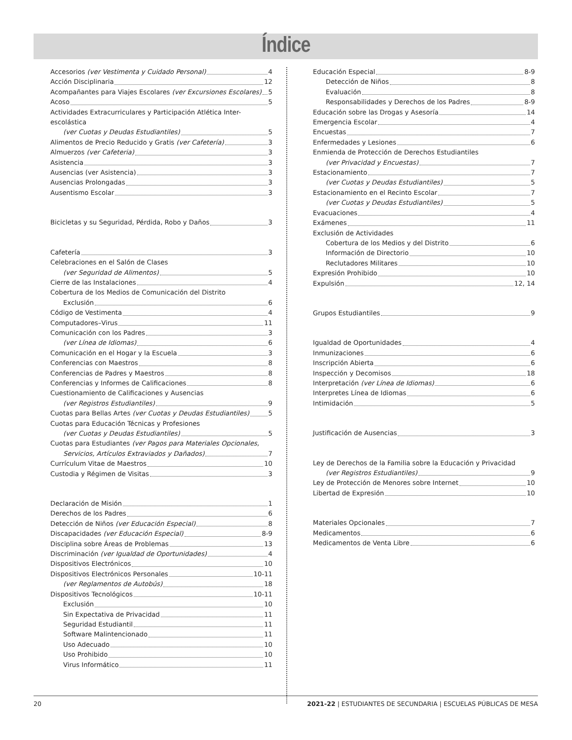Índice
Accesorios (ver Vestimenta y Cuidado Personal) 4
Acción Disciplinaria 12
Acompañantes para Viajes Escolares (ver Excursiones Escolares) 5
Acoso 5
Actividades Extracurriculares y Participación Atlética Inter-escolástica
(ver Cuotas y Deudas Estudiantiles) 5
Alimentos de Precio Reducido y Gratis (ver Cafetería) 3
Almuerzos (ver Cafeteria) 3
Asistencia 3
Ausencias (ver Asistencia) 3
Ausencias Prolongadas 3
Ausentismo Escolar 3
Bicicletas y su Seguridad, Pérdida, Robo y Daños 3
Cafetería 3
Celebraciones en el Salón de Clases
(ver Seguridad de Alimentos) 5
Cierre de las Instalaciones 4
Cobertura de los Medios de Comunicación del Distrito
Exclusión 6
Código de Vestimenta 4
Computadores–Virus 11
Comunicación con los Padres 3
(ver Línea de Idiomas) 6
Comunicación en el Hogar y la Escuela 3
Conferencias con Maestros 8
Conferencias de Padres y Maestros 8
Conferencias y Informes de Calificaciones 8
Cuestionamiento de Calificaciones y Ausencias
(ver Registros Estudiantiles) 9
Cuotas para Bellas Artes (ver Cuotas y Deudas Estudiantiles) 5
Cuotas para Educación Técnicas y Profesiones
(ver Cuotas y Deudas Estudiantiles) 5
Cuotas para Estudiantes (ver Pagos para Materiales Opcionales,
Servicios, Artículos Extraviados y Dañados) 7
Currículum Vitae de Maestros 10
Custodia y Régimen de Visitas 3
Declaración de Misión 1
Derechos de los Padres 6
Detección de Niños (ver Educación Especial) 8
Discapacidades (ver Educación Especial) 8-9
Disciplina sobre Áreas de Problemas 13
Discriminación (ver Igualdad de Oportunidades) 4
Dispositivos Electrónicos 10
Dispositivos Electrónicos Personales 10-11
(ver Reglamentos de Autobús) 18
Dispositivos Tecnológicos 10-11
Exclusión 10
Sin Expectativa de Privacidad 11
Seguridad Estudiantil 11
Software Malintencionado 11
Uso Adecuado 10
Uso Prohibido 10
Virus Informático 11
Educación Especial 8-9
Detección de Niños 8
Evaluación 8
Responsabilidades y Derechos de los Padres 8-9
Educación sobre las Drogas y Asesoría 14
Emergencia Escolar 4
Encuestas 7
Enfermedades y Lesiones 6
Enmienda de Protección de Derechos Estudiantiles
(ver Privacidad y Encuestas) 7
Estacionamiento 7
(ver Cuotas y Deudas Estudiantiles) 5
Estacionamiento en el Recinto Escolar 7
(ver Cuotas y Deudas Estudiantiles) 5
Evacuaciones 4
Exámenes 11
Exclusión de Actividades
Cobertura de los Medios y del Distrito 6
Información de Directorio 10
Reclutadores Militares 10
Expresión Prohibido 10
Expulsión 12, 14
Grupos Estudiantiles 9
Igualdad de Oportunidades 4
Inmunizaciones 6
Inscripción Abierta 6
Inspección y Decomisos 18
Interpretación (ver Línea de Idiomas) 6
Interpretes Línea de Idiomas 6
Intimidación 5
Justificación de Ausencias 3
Ley de Derechos de la Familia sobre la Educación y Privacidad
(ver Registros Estudiantiles) 9
Ley de Protección de Menores sobre Internet 10
Libertad de Expresión 10
Materiales Opcionales 7
Medicamentos 6
Medicamentos de Venta Libre 6
20 2021-22 | ESTUDIANTES DE SECUNDARIA | ESCUELAS PÚBLICAS DE MESA